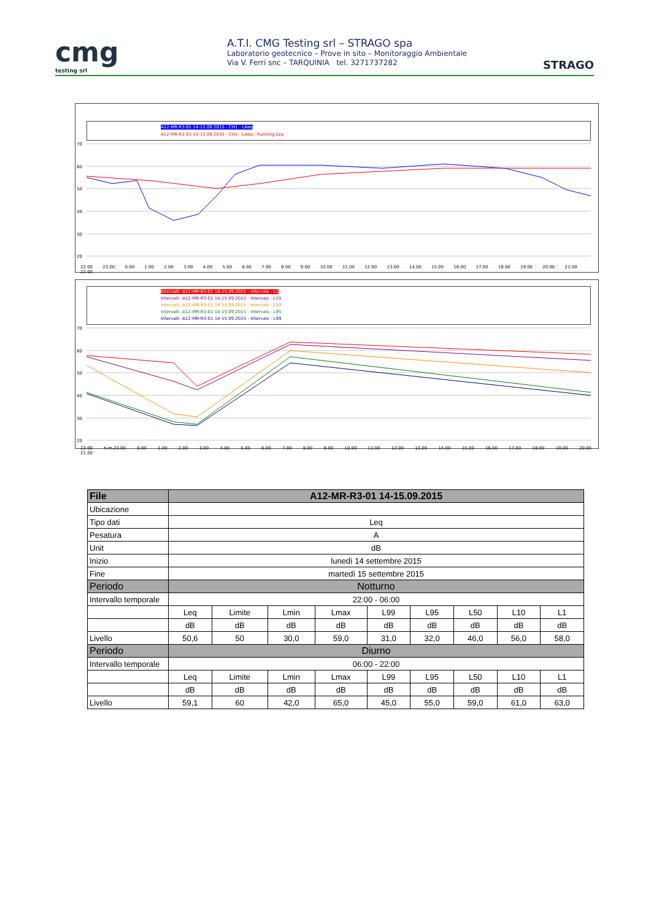cmg
testing srl
A.T.I. CMG Testing srl – STRAGO spa
Laboratorio geotecnico – Prove in sito – Monitoraggio Ambientale
Via V. Ferri snc – TARQUINIA tel. 3271737282
STRAGO
A12-MR-R3-01 14-15.09.2015 - CH1 - LAeq
A12-MR-R3-01 14-15.09.2015 - CH1 - LAeq - Running Leq
70
60
50
40
30
20
22.00 23.00 0.00 1.00 2.00 3.00 4.00 5.00 6.00 7.00 8.00 9.00 10.00 11.00 12.00 13.00 14.00 15.00 16.00 17.00 18.00 19.00 20.00 21.00 22.00
Intervalli -A12-MR-R3-01 14-15.09.2015 - Intervals - L1
Intervalli -A12-MR-R3-01 14-15.09.2015 - Intervals - L10
Intervalli -A12-MR-R3-01 14-15.09.2015 - Intervals - L50
Intervalli -A12-MR-R3-01 14-15.09.2015 - Intervals - L95
Intervalli -A12-MR-R3-01 14-15.09.2015 - Intervals - L99
70
60
50
40
30
20
22.00 h.m.23.00 0.00 1.00 2.00 3.00 4.00 5.00 6.00 7.00 8.00 9.00 10.00 11.00 12.00 13.00 14.00 15.00 16.00 17.00 18.00 19.00 20.00 21.00
| File | A12-MR-R3-01 14-15.09.2015 | | | | | | | | |
| --- | --- | --- | --- | --- | --- | --- | --- | --- | --- |
| Ubicazione | | | | | | | | | |
| Tipo dati | Leq | | | | | | | | |
| Pesatura | A | | | | | | | | |
| Unit | dB | | | | | | | | |
| Inizio | lunedì 14 settembre 2015 | | | | | | | | |
| Fine | martedì 15 settembre 2015 | | | | | | | | |
| Periodo | Notturno | | | | | | | | |
| Intervallo temporale | 22:00 - 06:00 | | | | | | | | |
| | Leq | Limite | Lmin | Lmax | L99 | L95 | L50 | L10 | L1 |
| | dB | dB | dB | dB | dB | dB | dB | dB | dB |
| Livello | 50,6 | 50 | 30,0 | 59,0 | 31,0 | 32,0 | 46,0 | 56,0 | 58,0 |
| Periodo | Diurno | | | | | | | | |
| Intervallo temporale | 06:00 - 22:00 | | | | | | | | |
| | Leq | Limite | Lmin | Lmax | L99 | L95 | L50 | L10 | L1 |
| | dB | dB | dB | dB | dB | dB | dB | dB | dB |
| Livello | 59,1 | 60 | 42,0 | 65,0 | 45,0 | 55,0 | 59,0 | 61,0 | 63,0 |